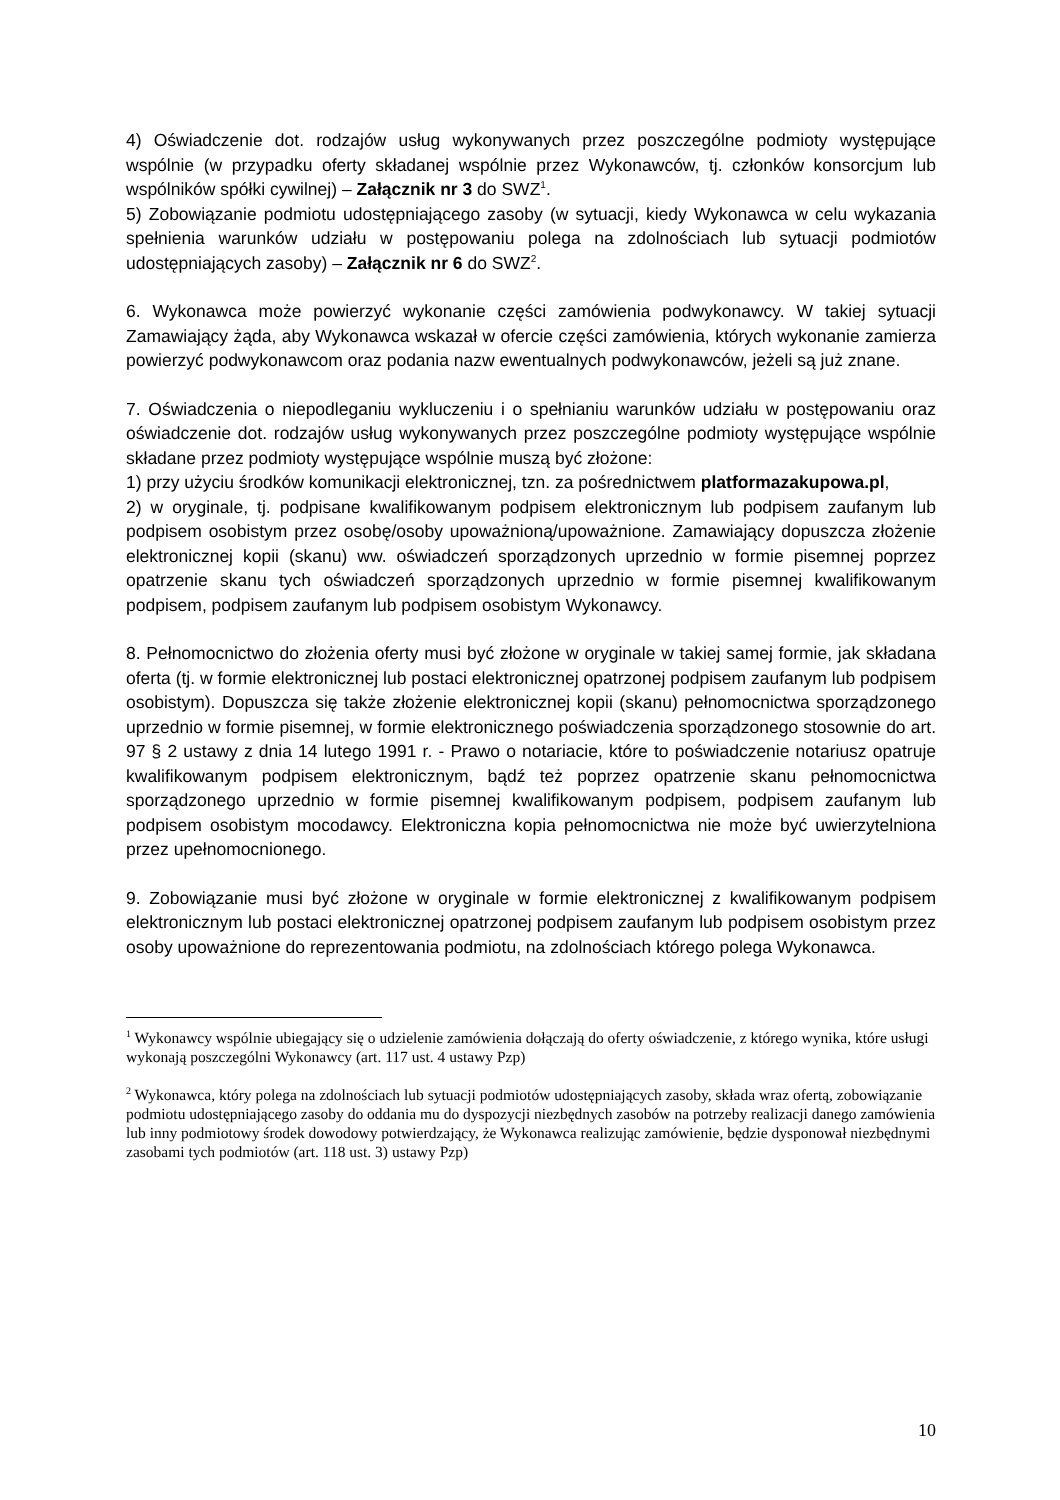4) Oświadczenie dot. rodzajów usług wykonywanych przez poszczególne podmioty występujące wspólnie (w przypadku oferty składanej wspólnie przez Wykonawców, tj. członków konsorcjum lub wspólników spółki cywilnej) – Załącznik nr 3 do SWZ<sup>1</sup>.
5) Zobowiązanie podmiotu udostępniającego zasoby (w sytuacji, kiedy Wykonawca w celu wykazania spełnienia warunków udziału w postępowaniu polega na zdolnościach lub sytuacji podmiotów udostępniających zasoby) – Załącznik nr 6 do SWZ<sup>2</sup>.
6. Wykonawca może powierzyć wykonanie części zamówienia podwykonawcy. W takiej sytuacji Zamawiający żąda, aby Wykonawca wskazał w ofercie części zamówienia, których wykonanie zamierza powierzyć podwykonawcom oraz podania nazw ewentualnych podwykonawców, jeżeli są już znane.
7. Oświadczenia o niepodleganiu wykluczeniu i o spełnianiu warunków udziału w postępowaniu oraz oświadczenie dot. rodzajów usług wykonywanych przez poszczególne podmioty występujące wspólnie składane przez podmioty występujące wspólnie muszą być złożone:
1) przy użyciu środków komunikacji elektronicznej, tzn. za pośrednictwem platformazakupowa.pl,
2) w oryginale, tj. podpisane kwalifikowanym podpisem elektronicznym lub podpisem zaufanym lub podpisem osobistym przez osobę/osoby upoważnioną/upoważnione. Zamawiający dopuszcza złożenie elektronicznej kopii (skanu) ww. oświadczeń sporządzonych uprzednio w formie pisemnej poprzez opatrzenie skanu tych oświadczeń sporządzonych uprzednio w formie pisemnej kwalifikowanym podpisem, podpisem zaufanym lub podpisem osobistym Wykonawcy.
8. Pełnomocnictwo do złożenia oferty musi być złożone w oryginale w takiej samej formie, jak składana oferta (tj. w formie elektronicznej lub postaci elektronicznej opatrzonej podpisem zaufanym lub podpisem osobistym). Dopuszcza się także złożenie elektronicznej kopii (skanu) pełnomocnictwa sporządzonego uprzednio w formie pisemnej, w formie elektronicznego poświadczenia sporządzonego stosownie do art. 97 § 2 ustawy z dnia 14 lutego 1991 r. - Prawo o notariacie, które to poświadczenie notariusz opatruje kwalifikowanym podpisem elektronicznym, bądź też poprzez opatrzenie skanu pełnomocnictwa sporządzonego uprzednio w formie pisemnej kwalifikowanym podpisem, podpisem zaufanym lub podpisem osobistym mocodawcy. Elektroniczna kopia pełnomocnictwa nie może być uwierzytelniona przez upełnomocnionego.
9. Zobowiązanie musi być złożone w oryginale w formie elektronicznej z kwalifikowanym podpisem elektronicznym lub postaci elektronicznej opatrzonej podpisem zaufanym lub podpisem osobistym przez osoby upoważnione do reprezentowania podmiotu, na zdolnościach którego polega Wykonawca.
<sup>1</sup> Wykonawcy wspólnie ubiegający się o udzielenie zamówienia dołączają do oferty oświadczenie, z którego wynika, które usługi wykonają poszczególni Wykonawcy (art. 117 ust. 4 ustawy Pzp)
<sup>2</sup> Wykonawca, który polega na zdolnościach lub sytuacji podmiotów udostępniających zasoby, składa wraz ofertą, zobowiązanie podmiotu udostępniającego zasoby do oddania mu do dyspozycji niezbędnych zasobów na potrzeby realizacji danego zamówienia lub inny podmiotowy środek dowodowy potwierdzający, że Wykonawca realizując zamówienie, będzie dysponował niezbędnymi zasobami tych podmiotów (art. 118 ust. 3) ustawy Pzp)
10